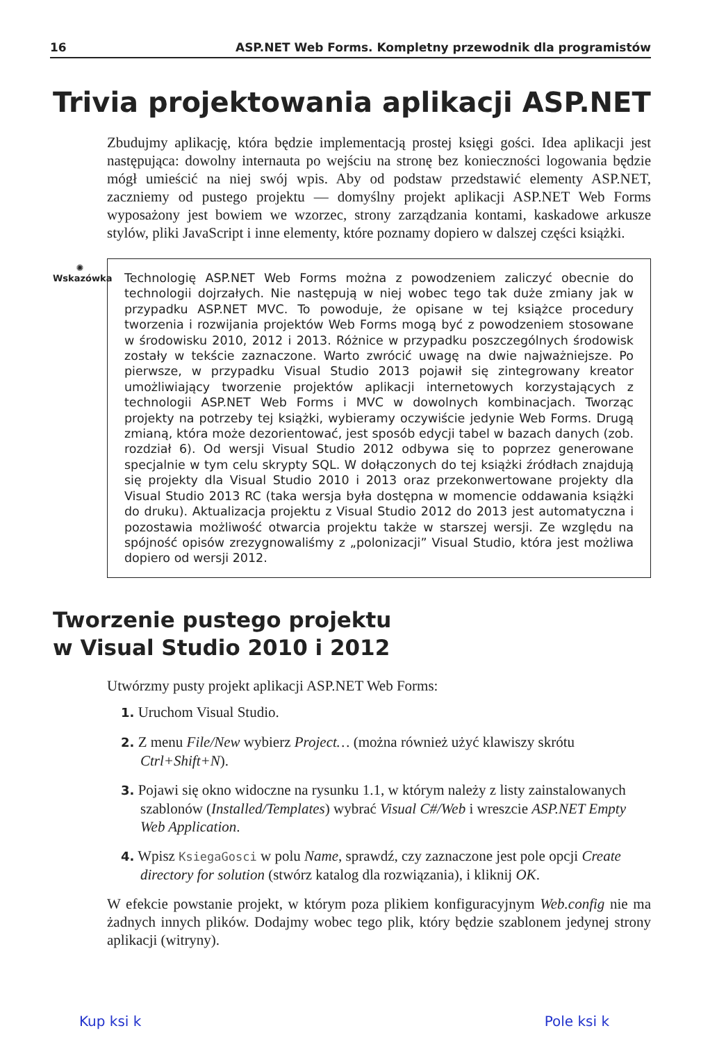16 ASP.NET Web Forms. Kompletny przewodnik dla programistów
Trivia projektowania aplikacji ASP.NET
Zbudujmy aplikację, która będzie implementacją prostej księgi gości. Idea aplikacji jest następująca: dowolny internauta po wejściu na stronę bez konieczności logowania będzie mógł umieścić na niej swój wpis. Aby od podstaw przedstawić elementy ASP.NET, zaczniemy od pustego projektu — domyślny projekt aplikacji ASP.NET Web Forms wyposażony jest bowiem we wzorzec, strony zarządzania kontami, kaskadowe arkusze stylów, pliki JavaScript i inne elementy, które poznamy dopiero w dalszej części książki.
✺
Wskazówka
Technologię ASP.NET Web Forms można z powodzeniem zaliczyć obecnie do technologii dojrzałych. Nie następują w niej wobec tego tak duże zmiany jak w przypadku ASP.NET MVC. To powoduje, że opisane w tej książce procedury tworzenia i rozwijania projektów Web Forms mogą być z powodzeniem stosowane w środowisku 2010, 2012 i 2013. Różnice w przypadku poszczególnych środowisk zostały w tekście zaznaczone. Warto zwrócić uwagę na dwie najważniejsze. Po pierwsze, w przypadku Visual Studio 2013 pojawił się zintegrowany kreator umożliwiający tworzenie projektów aplikacji internetowych korzystających z technologii ASP.NET Web Forms i MVC w dowolnych kombinacjach. Tworząc projekty na potrzeby tej książki, wybieramy oczywiście jedynie Web Forms. Drugą zmianą, która może dezorientować, jest sposób edycji tabel w bazach danych (zob. rozdział 6). Od wersji Visual Studio 2012 odbywa się to poprzez generowane specjalnie w tym celu skrypty SQL. W dołączonych do tej książki źródłach znajdują się projekty dla Visual Studio 2010 i 2013 oraz przekonwertowane projekty dla Visual Studio 2013 RC (taka wersja była dostępna w momencie oddawania książki do druku). Aktualizacja projektu z Visual Studio 2012 do 2013 jest automatyczna i pozostawia możliwość otwarcia projektu także w starszej wersji. Ze względu na spójność opisów zrezygnowaliśmy z „polonizacji” Visual Studio, która jest możliwa dopiero od wersji 2012.
Tworzenie pustego projektu
w Visual Studio 2010 i 2012
Utwórzmy pusty projekt aplikacji ASP.NET Web Forms:
1. Uruchom Visual Studio.
2. Z menu File/New wybierz Project… (można również użyć klawiszy skrótu Ctrl+Shift+N).
3. Pojawi się okno widoczne na rysunku 1.1, w którym należy z listy zainstalowanych szablonów (Installed/Templates) wybrać Visual C#/Web i wreszcie ASP.NET Empty Web Application.
4. Wpisz KsiegaGosci w polu Name, sprawdź, czy zaznaczone jest pole opcji Create directory for solution (stwórz katalog dla rozwiązania), i kliknij OK.
W efekcie powstanie projekt, w którym poza plikiem konfiguracyjnym Web.config nie ma żadnych innych plików. Dodajmy wobec tego plik, który będzie szablonem jedynej strony aplikacji (witryny).
Kup ksi k Pole ksi k